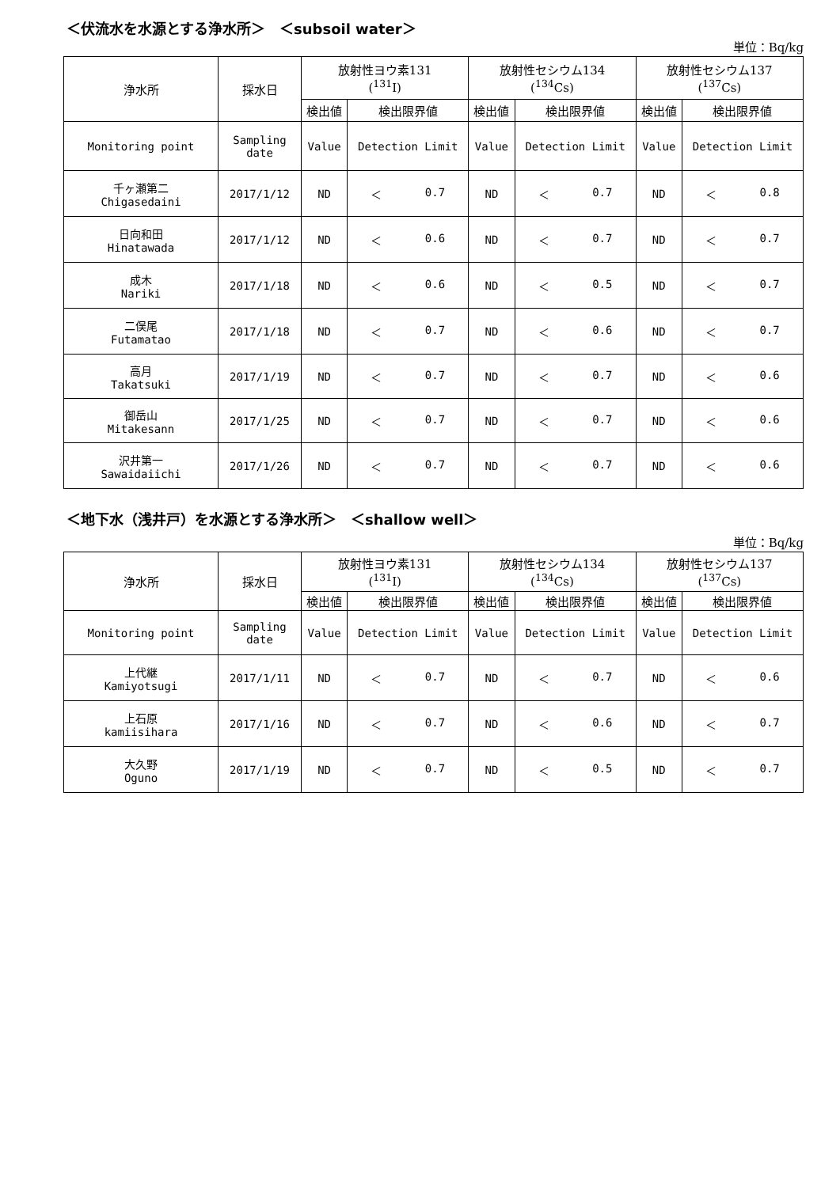＜伏流水を水源とする浄水所＞　＜subsoil water＞
単位：Bq/kg
| 浄水所 | 採水日 | 放射性ヨウ素131 (<sup>131</sup>I) | | 放射性セシウム134 (<sup>134</sup>Cs) | | 放射性セシウム137 (<sup>137</sup>Cs) | |
| --- | --- | --- | --- | --- | --- | --- | --- |
| | | 検出値 | 検出限界値 | 検出値 | 検出限界値 | 検出値 | 検出限界値 |
| Monitoring point | Sampling date | Value | Detection Limit | Value | Detection Limit | Value | Detection Limit |
| 千ヶ瀬第二 Chigasedaini | 2017/1/12 | ND | ＜ 0.7 | ND | ＜ 0.7 | ND | ＜ 0.8 |
| 日向和田 Hinatawada | 2017/1/12 | ND | ＜ 0.6 | ND | ＜ 0.7 | ND | ＜ 0.7 |
| 成木 Nariki | 2017/1/18 | ND | ＜ 0.6 | ND | ＜ 0.5 | ND | ＜ 0.7 |
| 二俣尾 Futamatao | 2017/1/18 | ND | ＜ 0.7 | ND | ＜ 0.6 | ND | ＜ 0.7 |
| 高月 Takatsuki | 2017/1/19 | ND | ＜ 0.7 | ND | ＜ 0.7 | ND | ＜ 0.6 |
| 御岳山 Mitakesann | 2017/1/25 | ND | ＜ 0.7 | ND | ＜ 0.7 | ND | ＜ 0.6 |
| 沢井第一 Sawaidaiichi | 2017/1/26 | ND | ＜ 0.7 | ND | ＜ 0.7 | ND | ＜ 0.6 |
＜地下水（浅井戸）を水源とする浄水所＞　＜shallow well＞
単位：Bq/kg
| 浄水所 | 採水日 | 放射性ヨウ素131 (<sup>131</sup>I) | | 放射性セシウム134 (<sup>134</sup>Cs) | | 放射性セシウム137 (<sup>137</sup>Cs) | |
| --- | --- | --- | --- | --- | --- | --- | --- |
| | | 検出値 | 検出限界値 | 検出値 | 検出限界値 | 検出値 | 検出限界値 |
| Monitoring point | Sampling date | Value | Detection Limit | Value | Detection Limit | Value | Detection Limit |
| 上代継 Kamiyotsugi | 2017/1/11 | ND | ＜ 0.7 | ND | ＜ 0.7 | ND | ＜ 0.6 |
| 上石原 kamiisihara | 2017/1/16 | ND | ＜ 0.7 | ND | ＜ 0.6 | ND | ＜ 0.7 |
| 大久野 Oguno | 2017/1/19 | ND | ＜ 0.7 | ND | ＜ 0.5 | ND | ＜ 0.7 |